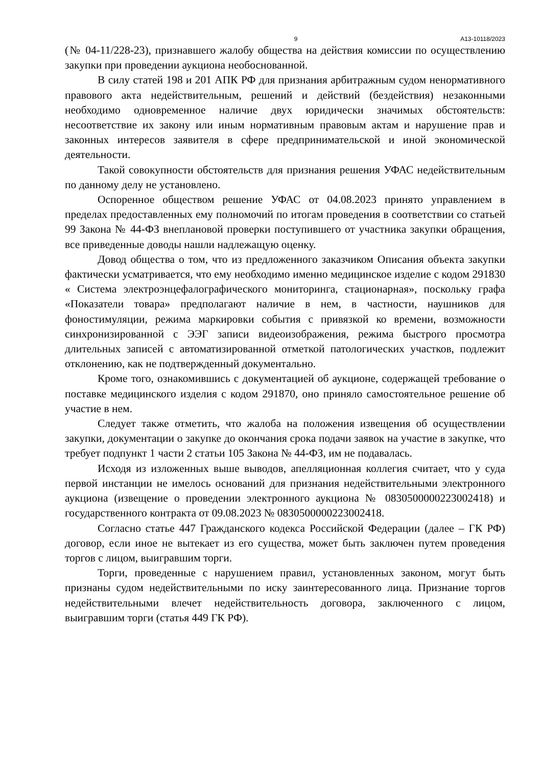9 А13-10118/2023
(№ 04-11/228-23), признавшего жалобу общества на действия комиссии по осуществлению закупки при проведении аукциона необоснованной.
В силу статей 198 и 201 АПК РФ для признания арбитражным судом ненормативного правового акта недействительным, решений и действий (бездействия) незаконными необходимо одновременное наличие двух юридически значимых обстоятельств: несоответствие их закону или иным нормативным правовым актам и нарушение прав и законных интересов заявителя в сфере предпринимательской и иной экономической деятельности.
Такой совокупности обстоятельств для признания решения УФАС недействительным по данному делу не установлено.
Оспоренное обществом решение УФАС от 04.08.2023 принято управлением в пределах предоставленных ему полномочий по итогам проведения в соответствии со статьей 99 Закона № 44-ФЗ внеплановой проверки поступившего от участника закупки обращения, все приведенные доводы нашли надлежащую оценку.
Довод общества о том, что из предложенного заказчиком Описания объекта закупки фактически усматривается, что ему необходимо именно медицинское изделие с кодом 291830 « Система электроэнцефалографического мониторинга, стационарная», поскольку графа «Показатели товара» предполагают наличие в нем, в частности, наушников для фоностимуляции, режима маркировки события с привязкой ко времени, возможности синхронизированной с ЭЭГ записи видеоизображения, режима быстрого просмотра длительных записей с автоматизированной отметкой патологических участков, подлежит отклонению, как не подтвержденный документально.
Кроме того, ознакомившись с документацией об аукционе, содержащей требование о поставке медицинского изделия с кодом 291870, оно приняло самостоятельное решение об участие в нем.
Следует также отметить, что жалоба на положения извещения об осуществлении закупки, документации о закупке до окончания срока подачи заявок на участие в закупке, что требует подпункт 1 части 2 статьи 105 Закона № 44-ФЗ, им не подавалась.
Исходя из изложенных выше выводов, апелляционная коллегия считает, что у суда первой инстанции не имелось оснований для признания недействительными электронного аукциона (извещение о проведении электронного аукциона № 0830500000223002418) и государственного контракта от 09.08.2023 № 0830500000223002418.
Согласно статье 447 Гражданского кодекса Российской Федерации (далее – ГК РФ) договор, если иное не вытекает из его существа, может быть заключен путем проведения торгов с лицом, выигравшим торги.
Торги, проведенные с нарушением правил, установленных законом, могут быть признаны судом недействительными по иску заинтересованного лица. Признание торгов недействительными влечет недействительность договора, заключенного с лицом, выигравшим торги (статья 449 ГК РФ).